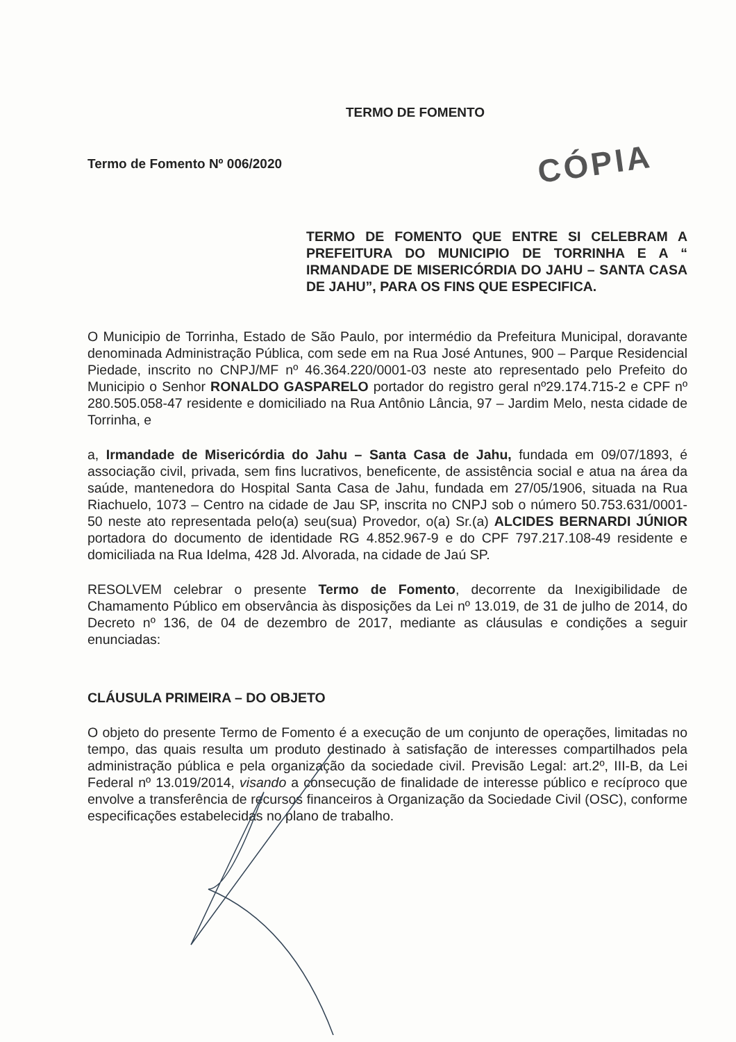TERMO DE FOMENTO
Termo de Fomento Nº 006/2020 CÓPIA
TERMO DE FOMENTO QUE ENTRE SI CELEBRAM A PREFEITURA DO MUNICIPIO DE TORRINHA E A “ IRMANDADE DE MISERICÓRDIA DO JAHU – SANTA CASA DE JAHU”, PARA OS FINS QUE ESPECIFICA.
O Municipio de Torrinha, Estado de São Paulo, por intermédio da Prefeitura Municipal, doravante denominada Administração Pública, com sede em na Rua José Antunes, 900 – Parque Residencial Piedade, inscrito no CNPJ/MF nº 46.364.220/0001-03 neste ato representado pelo Prefeito do Municipio o Senhor RONALDO GASPARELO portador do registro geral nº29.174.715-2 e CPF nº 280.505.058-47 residente e domiciliado na Rua Antônio Lância, 97 – Jardim Melo, nesta cidade de Torrinha, e
a, Irmandade de Misericórdia do Jahu – Santa Casa de Jahu, fundada em 09/07/1893, é associação civil, privada, sem fins lucrativos, beneficente, de assistência social e atua na área da saúde, mantenedora do Hospital Santa Casa de Jahu, fundada em 27/05/1906, situada na Rua Riachuelo, 1073 – Centro na cidade de Jau SP, inscrita no CNPJ sob o número 50.753.631/0001-50 neste ato representada pelo(a) seu(sua) Provedor, o(a) Sr.(a) ALCIDES BERNARDI JÚNIOR portadora do documento de identidade RG 4.852.967-9 e do CPF 797.217.108-49 residente e domiciliada na Rua Idelma, 428 Jd. Alvorada, na cidade de Jaú SP.
RESOLVEM celebrar o presente Termo de Fomento, decorrente da Inexigibilidade de Chamamento Público em observância às disposições da Lei nº 13.019, de 31 de julho de 2014, do Decreto nº 136, de 04 de dezembro de 2017, mediante as cláusulas e condições a seguir enunciadas:
CLÁUSULA PRIMEIRA – DO OBJETO
O objeto do presente Termo de Fomento é a execução de um conjunto de operações, limitadas no tempo, das quais resulta um produto destinado à satisfação de interesses compartilhados pela administração pública e pela organização da sociedade civil. Previsão Legal: art.2º, III-B, da Lei Federal nº 13.019/2014, visando a consecução de finalidade de interesse público e recíproco que envolve a transferência de recursos financeiros à Organização da Sociedade Civil (OSC), conforme especificações estabelecidas no plano de trabalho.